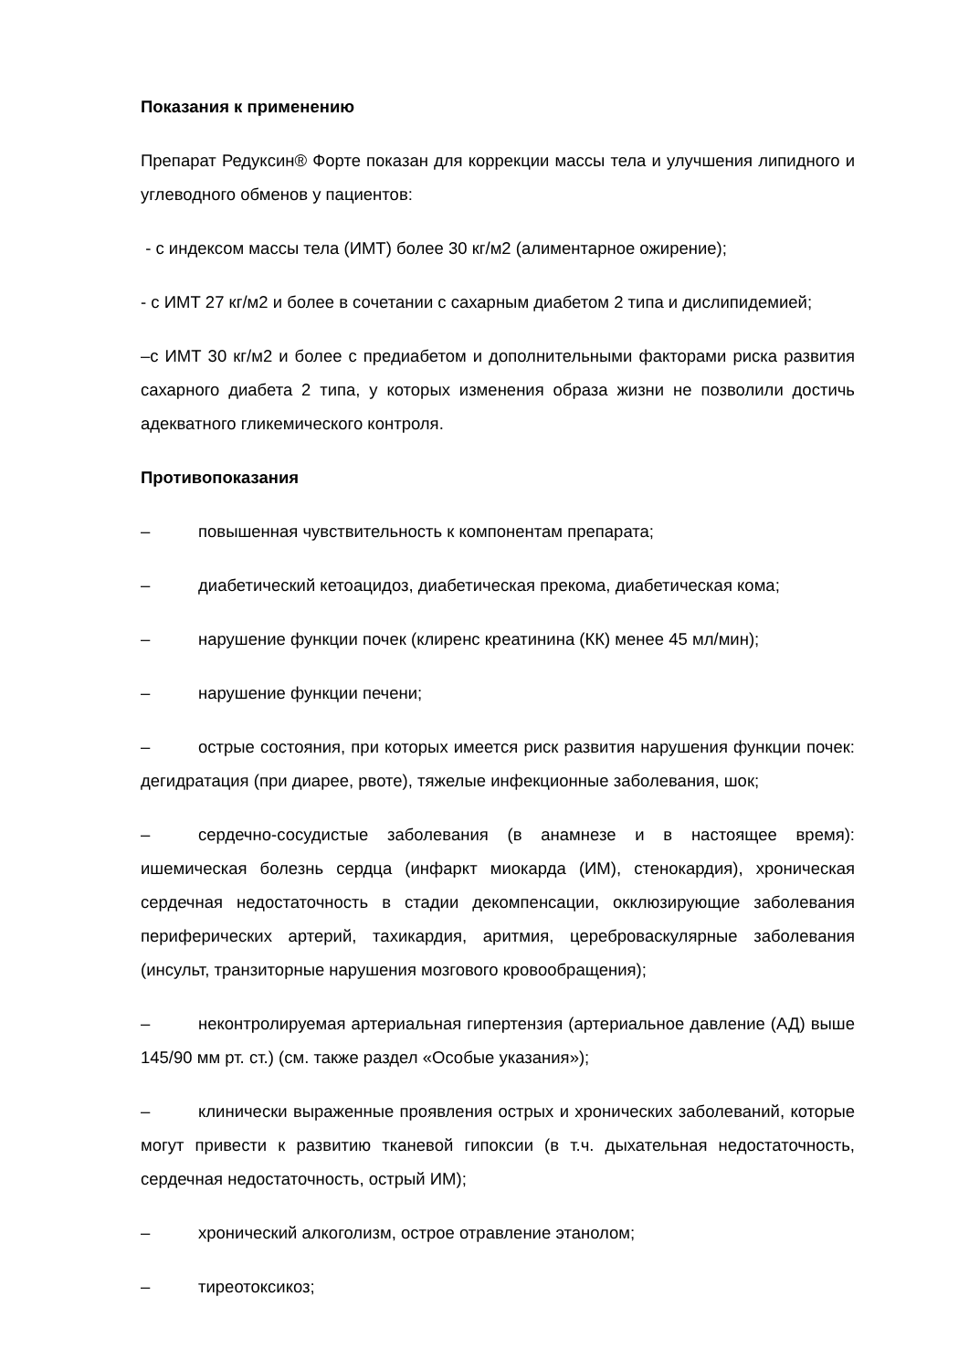Показания к применению
Препарат Редуксин® Форте показан для коррекции массы тела и улучшения липидного и углеводного обменов у пациентов:
- с индексом массы тела (ИМТ) более 30 кг/м2 (алиментарное ожирение);
- с ИМТ 27 кг/м2 и более в сочетании с сахарным диабетом 2 типа и дислипидемией;
–с ИМТ 30 кг/м2 и более с предиабетом и дополнительными факторами риска развития сахарного диабета 2 типа, у которых изменения образа жизни не позволили достичь адекватного гликемического контроля.
Противопоказания
– повышенная чувствительность к компонентам препарата;
– диабетический кетоацидоз, диабетическая прекома, диабетическая кома;
– нарушение функции почек (клиренс креатинина (КК) менее 45 мл/мин);
– нарушение функции печени;
– острые состояния, при которых имеется риск развития нарушения функции почек: дегидратация (при диарее, рвоте), тяжелые инфекционные заболевания, шок;
– сердечно-сосудистые заболевания (в анамнезе и в настоящее время): ишемическая болезнь сердца (инфаркт миокарда (ИМ), стенокардия), хроническая сердечная недостаточность в стадии декомпенсации, окклюзирующие заболевания периферических артерий, тахикардия, аритмия, цереброваскулярные заболевания (инсульт, транзиторные нарушения мозгового кровообращения);
– неконтролируемая артериальная гипертензия (артериальное давление (АД) выше 145/90 мм рт. ст.) (см. также раздел «Особые указания»);
– клинически выраженные проявления острых и хронических заболеваний, которые могут привести к развитию тканевой гипоксии (в т.ч. дыхательная недостаточность, сердечная недостаточность, острый ИМ);
– хронический алкоголизм, острое отравление этанолом;
– тиреотоксикоз;